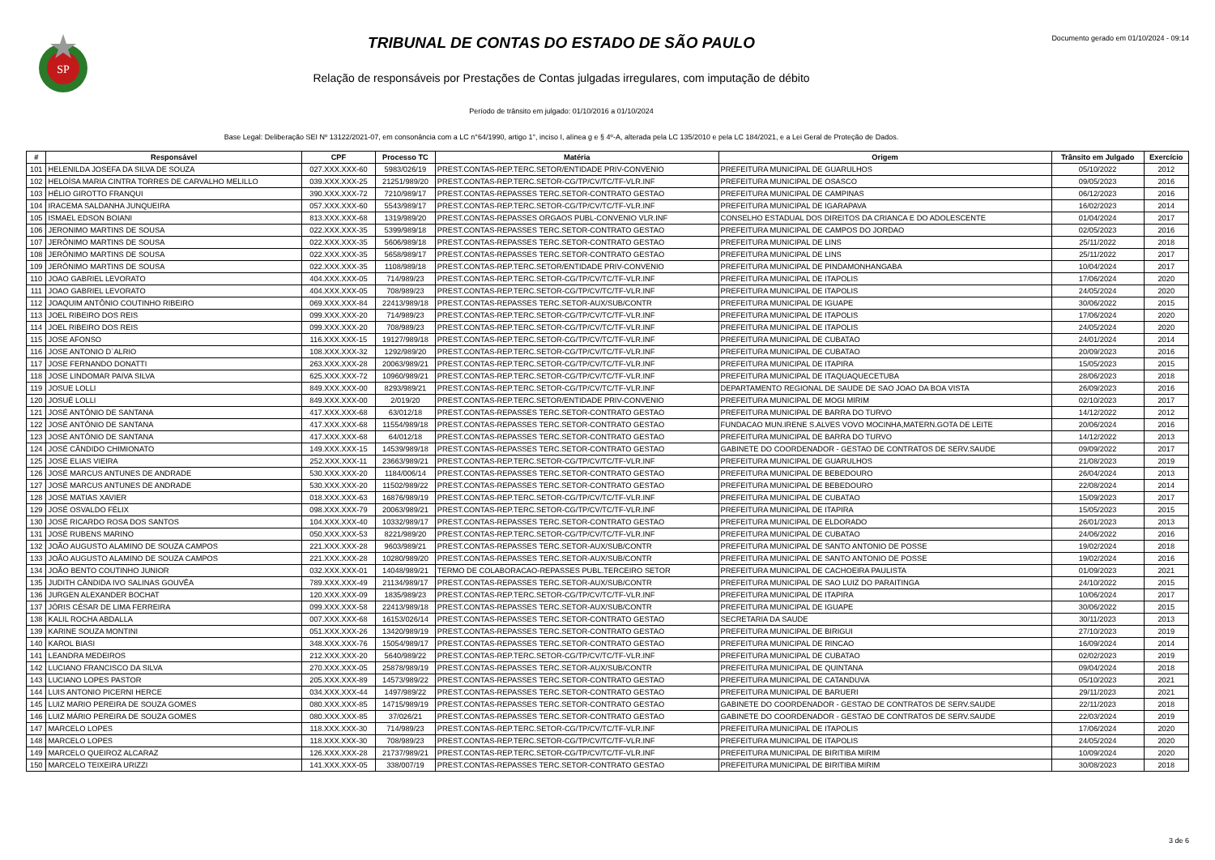SP
TRIBUNAL DE CONTAS DO ESTADO DE SÃO PAULO
Relação de responsáveis por Prestações de Contas julgadas irregulares, com imputação de débito
Período de trânsito em julgado: 01/10/2016 a 01/10/2024
Base Legal: Deliberação SEI Nº 13122/2021-07, em consonância com a LC n°64/1990, artigo 1°, inciso I, alínea g e § 4º-A, alterada pela LC 135/2010 e pela LC 184/2021, e a Lei Geral de Proteção de Dados.
Documento gerado em 01/10/2024 - 09:14
| # | Responsável | CPF | Processo TC | Matéria | Origem | Trânsito em Julgado | Exercício |
| --- | --- | --- | --- | --- | --- | --- | --- |
| 101 | HELENILDA JOSEFA DA SILVA DE SOUZA | 027.XXX.XXX-60 | 5983/026/19 | PREST.CONTAS-REP.TERC.SETOR/ENTIDADE PRIV-CONVENIO | PREFEITURA MUNICIPAL DE GUARULHOS | 05/10/2022 | 2012 |
| 102 | HELOÍSA MARIA CINTRA TORRES DE CARVALHO MELILLO | 039.XXX.XXX-25 | 21251/989/20 | PREST.CONTAS-REP.TERC.SETOR-CG/TP/CV/TC/TF-VLR.INF | PREFEITURA MUNICIPAL DE OSASCO | 09/05/2023 | 2016 |
| 103 | HÉLIO GIROTTO FRANQUI | 390.XXX.XXX-72 | 7210/989/17 | PREST.CONTAS-REPASSES TERC.SETOR-CONTRATO GESTAO | PREFEITURA MUNICIPAL DE CAMPINAS | 06/12/2023 | 2016 |
| 104 | IRACEMA SALDANHA JUNQUEIRA | 057.XXX.XXX-60 | 5543/989/17 | PREST.CONTAS-REP.TERC.SETOR-CG/TP/CV/TC/TF-VLR.INF | PREFEITURA MUNICIPAL DE IGARAPAVA | 16/02/2023 | 2014 |
| 105 | ISMAEL EDSON BOIANI | 813.XXX.XXX-68 | 1319/989/20 | PREST.CONTAS-REPASSES ORGAOS PUBL-CONVENIO VLR.INF | CONSELHO ESTADUAL DOS DIREITOS DA CRIANCA E DO ADOLESCENTE | 01/04/2024 | 2017 |
| 106 | JERONIMO MARTINS DE SOUSA | 022.XXX.XXX-35 | 5399/989/18 | PREST.CONTAS-REPASSES TERC.SETOR-CONTRATO GESTAO | PREFEITURA MUNICIPAL DE CAMPOS DO JORDAO | 02/05/2023 | 2016 |
| 107 | JERÔNIMO MARTINS DE SOUSA | 022.XXX.XXX-35 | 5606/989/18 | PREST.CONTAS-REPASSES TERC.SETOR-CONTRATO GESTAO | PREFEITURA MUNICIPAL DE LINS | 25/11/2022 | 2018 |
| 108 | JERÔNIMO MARTINS DE SOUSA | 022.XXX.XXX-35 | 5658/989/17 | PREST.CONTAS-REPASSES TERC.SETOR-CONTRATO GESTAO | PREFEITURA MUNICIPAL DE LINS | 25/11/2022 | 2017 |
| 109 | JERÔNIMO MARTINS DE SOUSA | 022.XXX.XXX-35 | 1108/989/18 | PREST.CONTAS-REP.TERC.SETOR/ENTIDADE PRIV-CONVENIO | PREFEITURA MUNICIPAL DE PINDAMONHANGABA | 10/04/2024 | 2017 |
| 110 | JOAO GABRIEL LEVORATO | 404.XXX.XXX-05 | 714/989/23 | PREST.CONTAS-REP.TERC.SETOR-CG/TP/CV/TC/TF-VLR.INF | PREFEITURA MUNICIPAL DE ITAPOLIS | 17/06/2024 | 2020 |
| 111 | JOAO GABRIEL LEVORATO | 404.XXX.XXX-05 | 708/989/23 | PREST.CONTAS-REP.TERC.SETOR-CG/TP/CV/TC/TF-VLR.INF | PREFEITURA MUNICIPAL DE ITAPOLIS | 24/05/2024 | 2020 |
| 112 | JOAQUIM ANTÔNIO COUTINHO RIBEIRO | 069.XXX.XXX-84 | 22413/989/18 | PREST.CONTAS-REPASSES TERC.SETOR-AUX/SUB/CONTR | PREFEITURA MUNICIPAL DE IGUAPE | 30/06/2022 | 2015 |
| 113 | JOEL RIBEIRO DOS REIS | 099.XXX.XXX-20 | 714/989/23 | PREST.CONTAS-REP.TERC.SETOR-CG/TP/CV/TC/TF-VLR.INF | PREFEITURA MUNICIPAL DE ITAPOLIS | 17/06/2024 | 2020 |
| 114 | JOEL RIBEIRO DOS REIS | 099.XXX.XXX-20 | 708/989/23 | PREST.CONTAS-REP.TERC.SETOR-CG/TP/CV/TC/TF-VLR.INF | PREFEITURA MUNICIPAL DE ITAPOLIS | 24/05/2024 | 2020 |
| 115 | JOSE AFONSO | 116.XXX.XXX-15 | 19127/989/18 | PREST.CONTAS-REP.TERC.SETOR-CG/TP/CV/TC/TF-VLR.INF | PREFEITURA MUNICIPAL DE CUBATAO | 24/01/2024 | 2014 |
| 116 | JOSE ANTONIO D`ALRIO | 108.XXX.XXX-32 | 1292/989/20 | PREST.CONTAS-REP.TERC.SETOR-CG/TP/CV/TC/TF-VLR.INF | PREFEITURA MUNICIPAL DE CUBATAO | 20/09/2023 | 2016 |
| 117 | JOSE FERNANDO DONATTI | 263.XXX.XXX-28 | 20063/989/21 | PREST.CONTAS-REP.TERC.SETOR-CG/TP/CV/TC/TF-VLR.INF | PREFEITURA MUNICIPAL DE ITAPIRA | 15/05/2023 | 2015 |
| 118 | JOSE LINDOMAR PAIVA SILVA | 625.XXX.XXX-72 | 10960/989/21 | PREST.CONTAS-REP.TERC.SETOR-CG/TP/CV/TC/TF-VLR.INF | PREFEITURA MUNICIPAL DE ITAQUAQUECETUBA | 28/06/2023 | 2018 |
| 119 | JOSUE LOLLI | 849.XXX.XXX-00 | 8293/989/21 | PREST.CONTAS-REP.TERC.SETOR-CG/TP/CV/TC/TF-VLR.INF | DEPARTAMENTO REGIONAL DE SAUDE DE SAO JOAO DA BOA VISTA | 26/09/2023 | 2016 |
| 120 | JOSUÉ LOLLI | 849.XXX.XXX-00 | 2/019/20 | PREST.CONTAS-REP.TERC.SETOR/ENTIDADE PRIV-CONVENIO | PREFEITURA MUNICIPAL DE MOGI MIRIM | 02/10/2023 | 2017 |
| 121 | JOSÉ ANTÔNIO DE SANTANA | 417.XXX.XXX-68 | 63/012/18 | PREST.CONTAS-REPASSES TERC.SETOR-CONTRATO GESTAO | PREFEITURA MUNICIPAL DE BARRA DO TURVO | 14/12/2022 | 2012 |
| 122 | JOSÉ ANTÔNIO DE SANTANA | 417.XXX.XXX-68 | 11554/989/18 | PREST.CONTAS-REPASSES TERC.SETOR-CONTRATO GESTAO | FUNDACAO MUN.IRENE S.ALVES VOVO MOCINHA,MATERN.GOTA DE LEITE | 20/06/2024 | 2016 |
| 123 | JOSÉ ANTÔNIO DE SANTANA | 417.XXX.XXX-68 | 64/012/18 | PREST.CONTAS-REPASSES TERC.SETOR-CONTRATO GESTAO | PREFEITURA MUNICIPAL DE BARRA DO TURVO | 14/12/2022 | 2013 |
| 124 | JOSÉ CÂNDIDO CHIMIONATO | 149.XXX.XXX-15 | 14539/989/18 | PREST.CONTAS-REPASSES TERC.SETOR-CONTRATO GESTAO | GABINETE DO COORDENADOR - GESTAO DE CONTRATOS DE SERV.SAUDE | 09/09/2022 | 2017 |
| 125 | JOSÉ ELIAS VIEIRA | 252.XXX.XXX-11 | 23663/989/21 | PREST.CONTAS-REP.TERC.SETOR-CG/TP/CV/TC/TF-VLR.INF | PREFEITURA MUNICIPAL DE GUARULHOS | 21/08/2023 | 2019 |
| 126 | JOSÉ MARCUS ANTUNES DE ANDRADE | 530.XXX.XXX-20 | 1184/006/14 | PREST.CONTAS-REPASSES TERC.SETOR-CONTRATO GESTAO | PREFEITURA MUNICIPAL DE BEBEDOURO | 26/04/2024 | 2013 |
| 127 | JOSÉ MARCUS ANTUNES DE ANDRADE | 530.XXX.XXX-20 | 11502/989/22 | PREST.CONTAS-REPASSES TERC.SETOR-CONTRATO GESTAO | PREFEITURA MUNICIPAL DE BEBEDOURO | 22/08/2024 | 2014 |
| 128 | JOSÉ MATIAS XAVIER | 018.XXX.XXX-63 | 16876/989/19 | PREST.CONTAS-REP.TERC.SETOR-CG/TP/CV/TC/TF-VLR.INF | PREFEITURA MUNICIPAL DE CUBATAO | 15/09/2023 | 2017 |
| 129 | JOSÉ OSVALDO FÉLIX | 098.XXX.XXX-79 | 20063/989/21 | PREST.CONTAS-REP.TERC.SETOR-CG/TP/CV/TC/TF-VLR.INF | PREFEITURA MUNICIPAL DE ITAPIRA | 15/05/2023 | 2015 |
| 130 | JOSÉ RICARDO ROSA DOS SANTOS | 104.XXX.XXX-40 | 10332/989/17 | PREST.CONTAS-REPASSES TERC.SETOR-CONTRATO GESTAO | PREFEITURA MUNICIPAL DE ELDORADO | 26/01/2023 | 2013 |
| 131 | JOSÉ RUBENS MARINO | 050.XXX.XXX-53 | 8221/989/20 | PREST.CONTAS-REP.TERC.SETOR-CG/TP/CV/TC/TF-VLR.INF | PREFEITURA MUNICIPAL DE CUBATAO | 24/06/2022 | 2016 |
| 132 | JOÃO AUGUSTO ALAMINO DE SOUZA CAMPOS | 221.XXX.XXX-28 | 9603/989/21 | PREST.CONTAS-REPASSES TERC.SETOR-AUX/SUB/CONTR | PREFEITURA MUNICIPAL DE SANTO ANTONIO DE POSSE | 19/02/2024 | 2018 |
| 133 | JOÃO AUGUSTO ALAMINO DE SOUZA CAMPOS | 221.XXX.XXX-28 | 10280/989/20 | PREST.CONTAS-REPASSES TERC.SETOR-AUX/SUB/CONTR | PREFEITURA MUNICIPAL DE SANTO ANTONIO DE POSSE | 19/02/2024 | 2016 |
| 134 | JOÃO BENTO COUTINHO JUNIOR | 032.XXX.XXX-01 | 14048/989/21 | TERMO DE COLABORACAO-REPASSES PUBL.TERCEIRO SETOR | PREFEITURA MUNICIPAL DE CACHOEIRA PAULISTA | 01/09/2023 | 2021 |
| 135 | JUDITH CÂNDIDA IVO SALINAS GOUVÊA | 789.XXX.XXX-49 | 21134/989/17 | PREST.CONTAS-REPASSES TERC.SETOR-AUX/SUB/CONTR | PREFEITURA MUNICIPAL DE SAO LUIZ DO PARAITINGA | 24/10/2022 | 2015 |
| 136 | JURGEN ALEXANDER BOCHAT | 120.XXX.XXX-09 | 1835/989/23 | PREST.CONTAS-REP.TERC.SETOR-CG/TP/CV/TC/TF-VLR.INF | PREFEITURA MUNICIPAL DE ITAPIRA | 10/06/2024 | 2017 |
| 137 | JÓRIS CÉSAR DE LIMA FERREIRA | 099.XXX.XXX-58 | 22413/989/18 | PREST.CONTAS-REPASSES TERC.SETOR-AUX/SUB/CONTR | PREFEITURA MUNICIPAL DE IGUAPE | 30/06/2022 | 2015 |
| 138 | KALIL ROCHA ABDALLA | 007.XXX.XXX-68 | 16153/026/14 | PREST.CONTAS-REPASSES TERC.SETOR-CONTRATO GESTAO | SECRETARIA DA SAUDE | 30/11/2023 | 2013 |
| 139 | KARINE SOUZA MONTINI | 051.XXX.XXX-26 | 13420/989/19 | PREST.CONTAS-REPASSES TERC.SETOR-CONTRATO GESTAO | PREFEITURA MUNICIPAL DE BIRIGUI | 27/10/2023 | 2019 |
| 140 | KAROL BIASI | 348.XXX.XXX-76 | 15054/989/17 | PREST.CONTAS-REPASSES TERC.SETOR-CONTRATO GESTAO | PREFEITURA MUNICIPAL DE RINCAO | 16/09/2024 | 2014 |
| 141 | LEANDRA MEDEIROS | 212.XXX.XXX-20 | 5640/989/22 | PREST.CONTAS-REP.TERC.SETOR-CG/TP/CV/TC/TF-VLR.INF | PREFEITURA MUNICIPAL DE CUBATAO | 02/02/2023 | 2019 |
| 142 | LUCIANO FRANCISCO DA SILVA | 270.XXX.XXX-05 | 25878/989/19 | PREST.CONTAS-REPASSES TERC.SETOR-AUX/SUB/CONTR | PREFEITURA MUNICIPAL DE QUINTANA | 09/04/2024 | 2018 |
| 143 | LUCIANO LOPES PASTOR | 205.XXX.XXX-89 | 14573/989/22 | PREST.CONTAS-REPASSES TERC.SETOR-CONTRATO GESTAO | PREFEITURA MUNICIPAL DE CATANDUVA | 05/10/2023 | 2021 |
| 144 | LUIS ANTONIO PICERNI HERCE | 034.XXX.XXX-44 | 1497/989/22 | PREST.CONTAS-REPASSES TERC.SETOR-CONTRATO GESTAO | PREFEITURA MUNICIPAL DE BARUERI | 29/11/2023 | 2021 |
| 145 | LUIZ MARIO PEREIRA DE SOUZA GOMES | 080.XXX.XXX-85 | 14715/989/19 | PREST.CONTAS-REPASSES TERC.SETOR-CONTRATO GESTAO | GABINETE DO COORDENADOR - GESTAO DE CONTRATOS DE SERV.SAUDE | 22/11/2023 | 2018 |
| 146 | LUIZ MÁRIO PEREIRA DE SOUZA GOMES | 080.XXX.XXX-85 | 37/026/21 | PREST.CONTAS-REPASSES TERC.SETOR-CONTRATO GESTAO | GABINETE DO COORDENADOR - GESTAO DE CONTRATOS DE SERV.SAUDE | 22/03/2024 | 2019 |
| 147 | MARCELO LOPES | 118.XXX.XXX-30 | 714/989/23 | PREST.CONTAS-REP.TERC.SETOR-CG/TP/CV/TC/TF-VLR.INF | PREFEITURA MUNICIPAL DE ITAPOLIS | 17/06/2024 | 2020 |
| 148 | MARCELO LOPES | 118.XXX.XXX-30 | 708/989/23 | PREST.CONTAS-REP.TERC.SETOR-CG/TP/CV/TC/TF-VLR.INF | PREFEITURA MUNICIPAL DE ITAPOLIS | 24/05/2024 | 2020 |
| 149 | MARCELO QUEIROZ ALCARAZ | 126.XXX.XXX-28 | 21737/989/21 | PREST.CONTAS-REP.TERC.SETOR-CG/TP/CV/TC/TF-VLR.INF | PREFEITURA MUNICIPAL DE BIRITIBA MIRIM | 10/09/2024 | 2020 |
| 150 | MARCELO TEIXEIRA URIZZI | 141.XXX.XXX-05 | 338/007/19 | PREST.CONTAS-REPASSES TERC.SETOR-CONTRATO GESTAO | PREFEITURA MUNICIPAL DE BIRITIBA MIRIM | 30/08/2023 | 2018 |
3 de 6